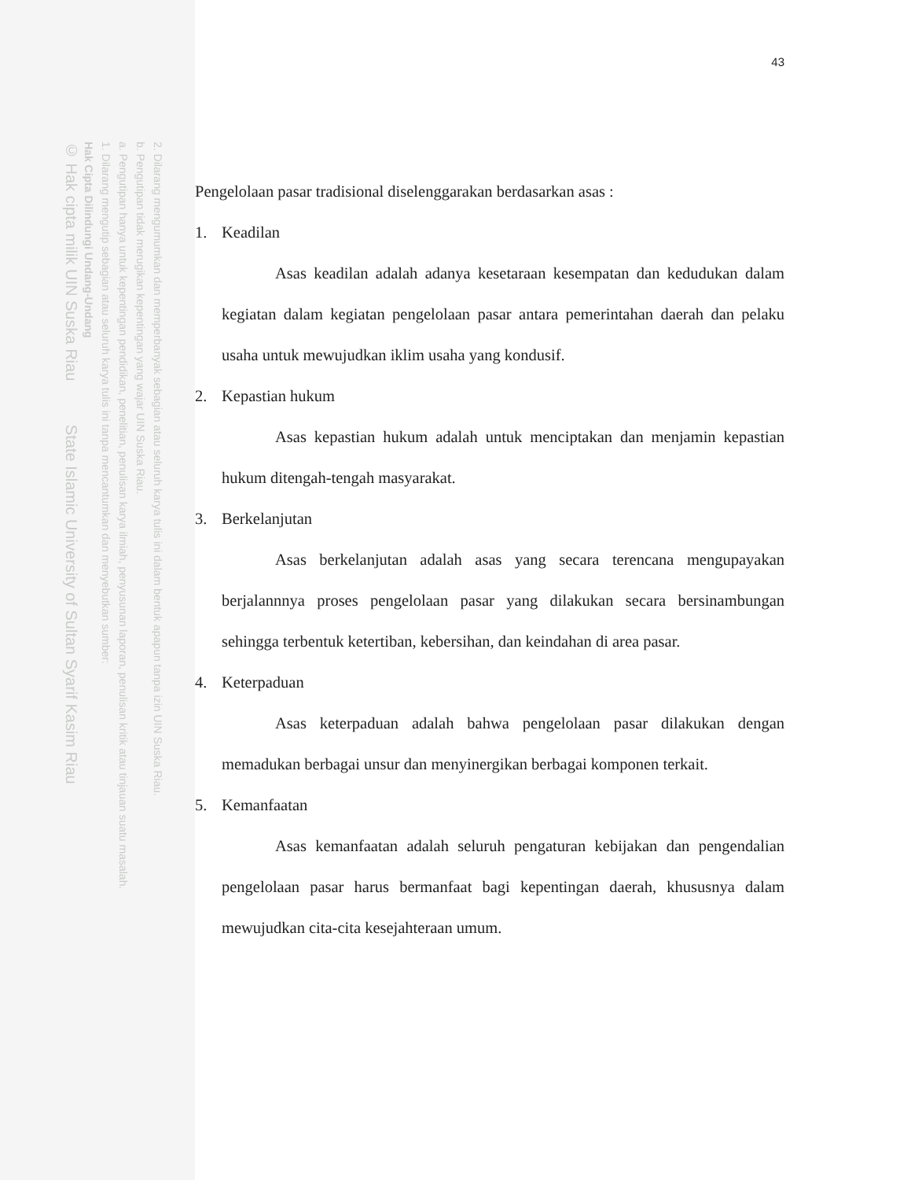2. Dilarang mengumumkan dan memperbanyak sebagian atau seluruh karya tulis ini dalam bentuk apapun tanpa izin UIN Suska Riau.
b. Pengutipan tidak merugikan kepentingan yang wajar UIN Suska Riau.
a. Pengutipan hanya untuk kepentingan pendidikan, penelitian, penulisan karya ilmiah, penyusunan laporan, penulisan kritik atau tinjauan suatu masalah.
1. Dilarang mengutip sebagian atau seluruh karya tulis ini tanpa mencantumkan dan menyebutkan sumber:
Hak Cipta Dilindungi Undang-Undang
© Hak cipta milik UIN Suska Riau State Islamic University of Sultan Syarif Kasim Riau
43
Pengelolaan pasar tradisional diselenggarakan berdasarkan asas :
1. Keadilan
Asas keadilan adalah adanya kesetaraan kesempatan dan kedudukan dalam kegiatan dalam kegiatan pengelolaan pasar antara pemerintahan daerah dan pelaku usaha untuk mewujudkan iklim usaha yang kondusif.
2. Kepastian hukum
Asas kepastian hukum adalah untuk menciptakan dan menjamin kepastian hukum ditengah-tengah masyarakat.
3. Berkelanjutan
Asas berkelanjutan adalah asas yang secara terencana mengupayakan berjalannnya proses pengelolaan pasar yang dilakukan secara bersinambungan sehingga terbentuk ketertiban, kebersihan, dan keindahan di area pasar.
4. Keterpaduan
Asas keterpaduan adalah bahwa pengelolaan pasar dilakukan dengan memadukan berbagai unsur dan menyinergikan berbagai komponen terkait.
5. Kemanfaatan
Asas kemanfaatan adalah seluruh pengaturan kebijakan dan pengendalian pengelolaan pasar harus bermanfaat bagi kepentingan daerah, khususnya dalam mewujudkan cita-cita kesejahteraan umum.